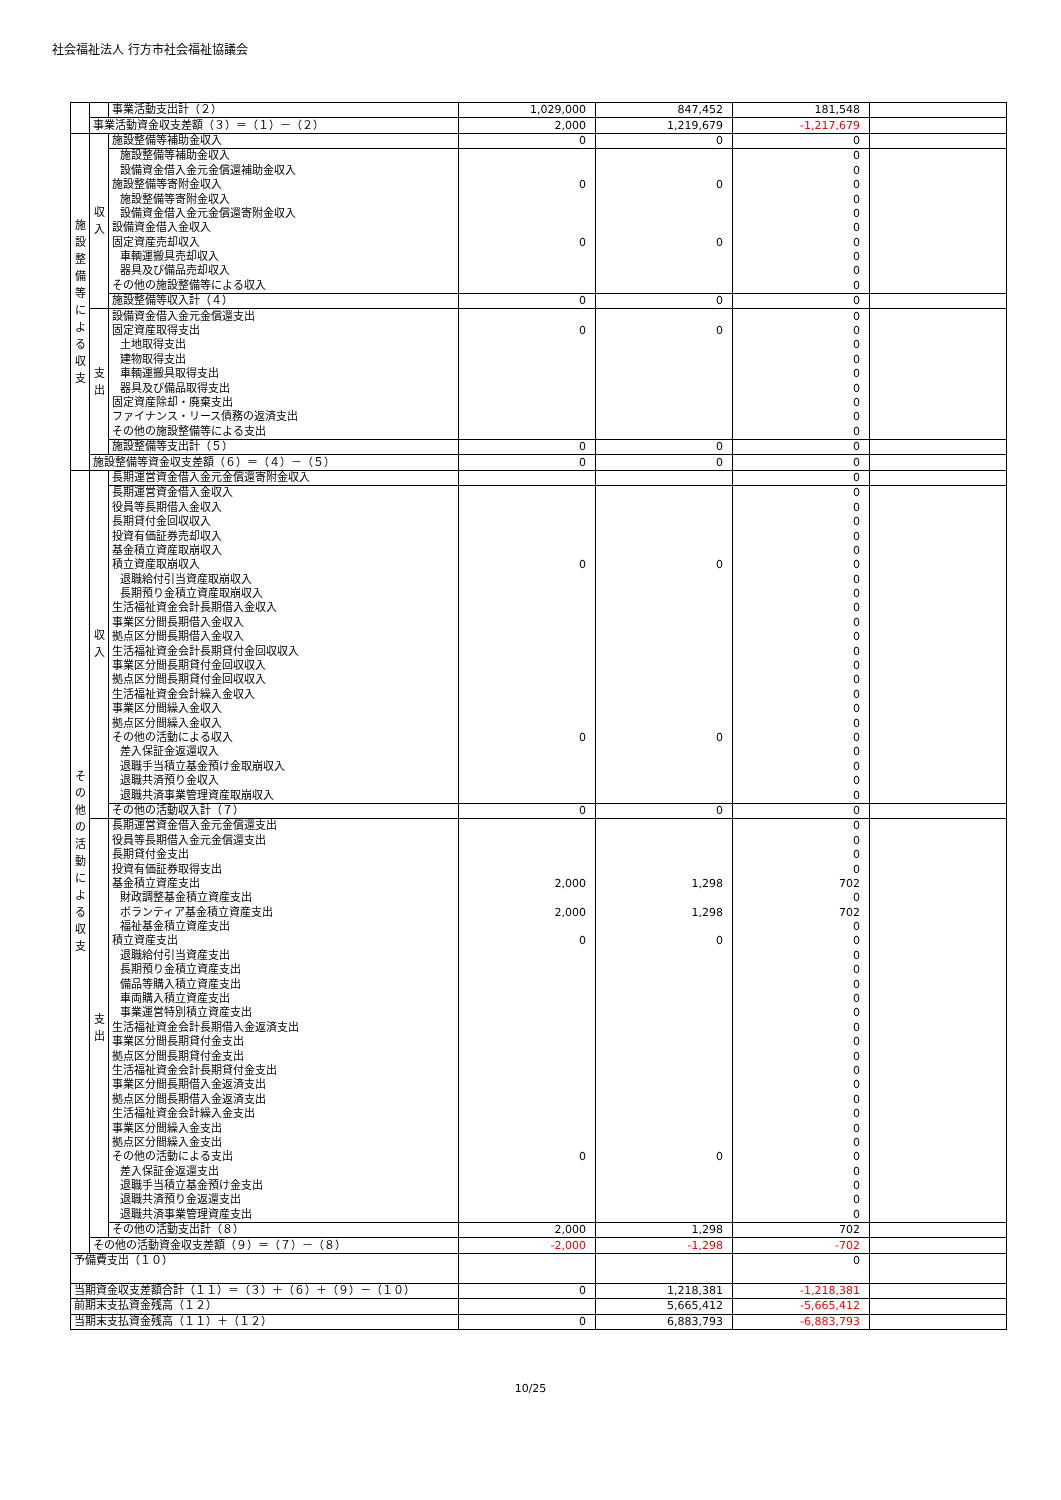社会福祉法人 行方市社会福祉協議会
| | | 事業活動支出計（２） | 1,029,000 | 847,452 | 181,548 | |
| | 事業活動資金収支差額（３）＝（１）－（２） | | 2,000 | 1,219,679 | -1,217,679 | |
| 施 設 整 備 等 に よ る 収 支 | 収 入 | 施設整備等補助金収入 | 0 | 0 | 0 | |
| | | 施設整備等補助金収入 | | | 0 | |
| | | 設備資金借入金元金償還補助金収入 | | | 0 | |
| | | 施設整備等寄附金収入 | 0 | 0 | 0 | |
| | | 施設整備等寄附金収入 | | | 0 | |
| | | 設備資金借入金元金償還寄附金収入 | | | 0 | |
| | | 設備資金借入金収入 | | | 0 | |
| | | 固定資産売却収入 | 0 | 0 | 0 | |
| | | 車輌運搬具売却収入 | | | 0 | |
| | | 器具及び備品売却収入 | | | 0 | |
| | | その他の施設整備等による収入 | | | 0 | |
| | | 施設整備等収入計（４） | 0 | 0 | 0 | |
| | 支 出 | 設備資金借入金元金償還支出 | | | 0 | |
| | | 固定資産取得支出 | 0 | 0 | 0 | |
| | | 土地取得支出 | | | 0 | |
| | | 建物取得支出 | | | 0 | |
| | | 車輌運搬具取得支出 | | | 0 | |
| | | 器具及び備品取得支出 | | | 0 | |
| | | 固定資産除却・廃棄支出 | | | 0 | |
| | | ファイナンス・リース債務の返済支出 | | | 0 | |
| | | その他の施設整備等による支出 | | | 0 | |
| | | 施設整備等支出計（５） | 0 | 0 | 0 | |
| | 施設整備等資金収支差額（６）＝（４）－（５） | | 0 | 0 | 0 | |
| そ の 他 の 活 動 に よ る 収 支 | 収 入 | 長期運営資金借入金元金償還寄附金収入 | | | 0 | |
| | | 長期運営資金借入金収入 | | | 0 | |
| | | 役員等長期借入金収入 | | | 0 | |
| | | 長期貸付金回収収入 | | | 0 | |
| | | 投資有価証券売却収入 | | | 0 | |
| | | 基金積立資産取崩収入 | | | 0 | |
| | | 積立資産取崩収入 | 0 | 0 | 0 | |
| | | 退職給付引当資産取崩収入 | | | 0 | |
| | | 長期預り金積立資産取崩収入 | | | 0 | |
| | | 生活福祉資金会計長期借入金収入 | | | 0 | |
| | | 事業区分間長期借入金収入 | | | 0 | |
| | | 拠点区分間長期借入金収入 | | | 0 | |
| | | 生活福祉資金会計長期貸付金回収収入 | | | 0 | |
| | | 事業区分間長期貸付金回収収入 | | | 0 | |
| | | 拠点区分間長期貸付金回収収入 | | | 0 | |
| | | 生活福祉資金会計繰入金収入 | | | 0 | |
| | | 事業区分間繰入金収入 | | | 0 | |
| | | 拠点区分間繰入金収入 | | | 0 | |
| | | その他の活動による収入 | 0 | 0 | 0 | |
| | | 差入保証金返還収入 | | | 0 | |
| | | 退職手当積立基金預け金取崩収入 | | | 0 | |
| | | 退職共済預り金収入 | | | 0 | |
| | | 退職共済事業管理資産取崩収入 | | | 0 | |
| | | その他の活動収入計（７） | 0 | 0 | 0 | |
| | 支 出 | 長期運営資金借入金元金償還支出 | | | 0 | |
| | | 役員等長期借入金元金償還支出 | | | 0 | |
| | | 長期貸付金支出 | | | 0 | |
| | | 投資有価証券取得支出 | | | 0 | |
| | | 基金積立資産支出 | 2,000 | 1,298 | 702 | |
| | | 財政調整基金積立資産支出 | | | 0 | |
| | | ボランティア基金積立資産支出 | 2,000 | 1,298 | 702 | |
| | | 福祉基金積立資産支出 | | | 0 | |
| | | 積立資産支出 | 0 | 0 | 0 | |
| | | 退職給付引当資産支出 | | | 0 | |
| | | 長期預り金積立資産支出 | | | 0 | |
| | | 備品等購入積立資産支出 | | | 0 | |
| | | 車両購入積立資産支出 | | | 0 | |
| | | 事業運営特別積立資産支出 | | | 0 | |
| | | 生活福祉資金会計長期借入金返済支出 | | | 0 | |
| | | 事業区分間長期貸付金支出 | | | 0 | |
| | | 拠点区分間長期貸付金支出 | | | 0 | |
| | | 生活福祉資金会計長期貸付金支出 | | | 0 | |
| | | 事業区分間長期借入金返済支出 | | | 0 | |
| | | 拠点区分間長期借入金返済支出 | | | 0 | |
| | | 生活福祉資金会計繰入金支出 | | | 0 | |
| | | 事業区分間繰入金支出 | | | 0 | |
| | | 拠点区分間繰入金支出 | | | 0 | |
| | | その他の活動による支出 | 0 | 0 | 0 | |
| | | 差入保証金返還支出 | | | 0 | |
| | | 退職手当積立基金預け金支出 | | | 0 | |
| | | 退職共済預り金返還支出 | | | 0 | |
| | | 退職共済事業管理資産支出 | | | 0 | |
| | | その他の活動支出計（８） | 2,000 | 1,298 | 702 | |
| | その他の活動資金収支差額（９）＝（７）－（８） | | -2,000 | -1,298 | -702 | |
| 予備費支出（１０） | | | | | 0 | |
| 当期資金収支差額合計（１１）＝（３）＋（６）＋（９）－（１０） | | | 0 | 1,218,381 | -1,218,381 | |
| 前期末支払資金残高（１２） | | | | 5,665,412 | -5,665,412 | |
| 当期末支払資金残高（１１）＋（１２） | | | 0 | 6,883,793 | -6,883,793 | |
10/25